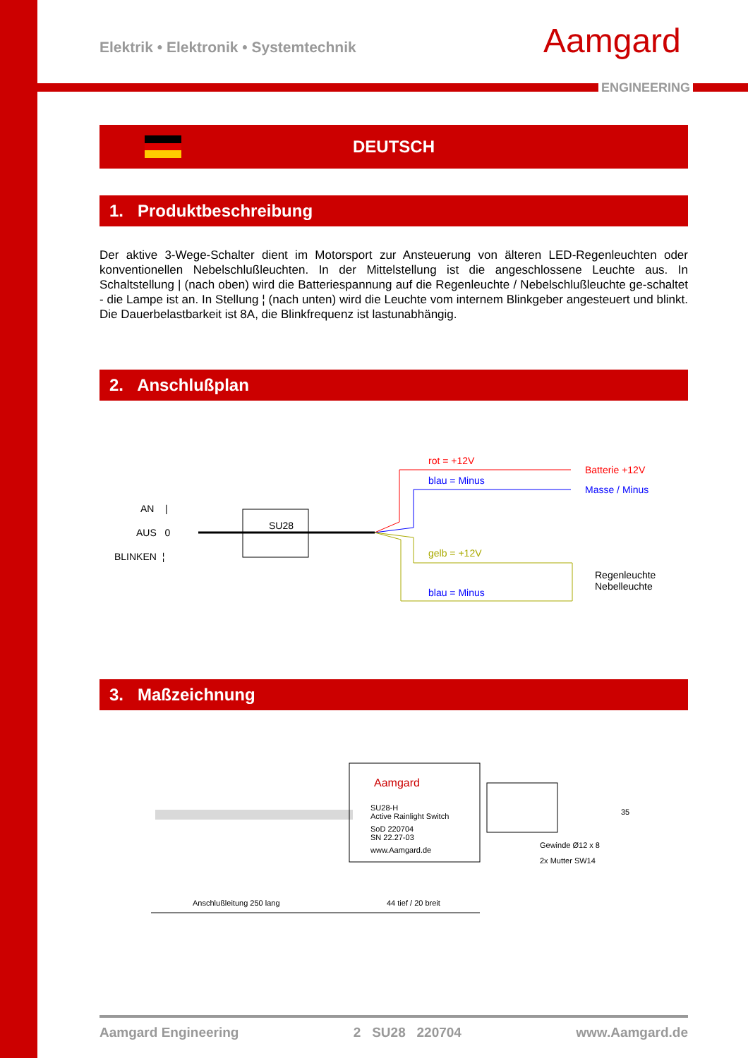Elektrik • Elektronik • Systemtechnik Aamgard
ENGINEERING
DEUTSCH
1. Produktbeschreibung
Der aktive 3-Wege-Schalter dient im Motorsport zur Ansteuerung von älteren LED-Regenleuchten oder konventionellen Nebelschlußleuchten. In der Mittelstellung ist die angeschlossene Leuchte aus. In Schaltstellung | (nach oben) wird die Batteriespannung auf die Regenleuchte / Nebelschlußleuchte ge-schaltet - die Lampe ist an. In Stellung ¦ (nach unten) wird die Leuchte vom internem Blinkgeber angesteuert und blinkt. Die Dauerbelastbarkeit ist 8A, die Blinkfrequenz ist lastunabhängig.
2. Anschlußplan
AN |
AUS 0
BLINKEN ¦
SU28
rot = +12V
Batterie +12V
blau = Minus
Masse / Minus
gelb = +12V
blau = Minus
Regenleuchte
Nebelleuchte
3. Maßzeichnung
Aamgard
SU28-H
Active Rainlight Switch
SoD 220704
SN 22.27-03
www.Aamgard.de
Gewinde Ø12 x 8
2x Mutter SW14
35
Anschlußleitung 250 lang
44 tief / 20 breit
Aamgard Engineering 2 SU28 220704 www.Aamgard.de